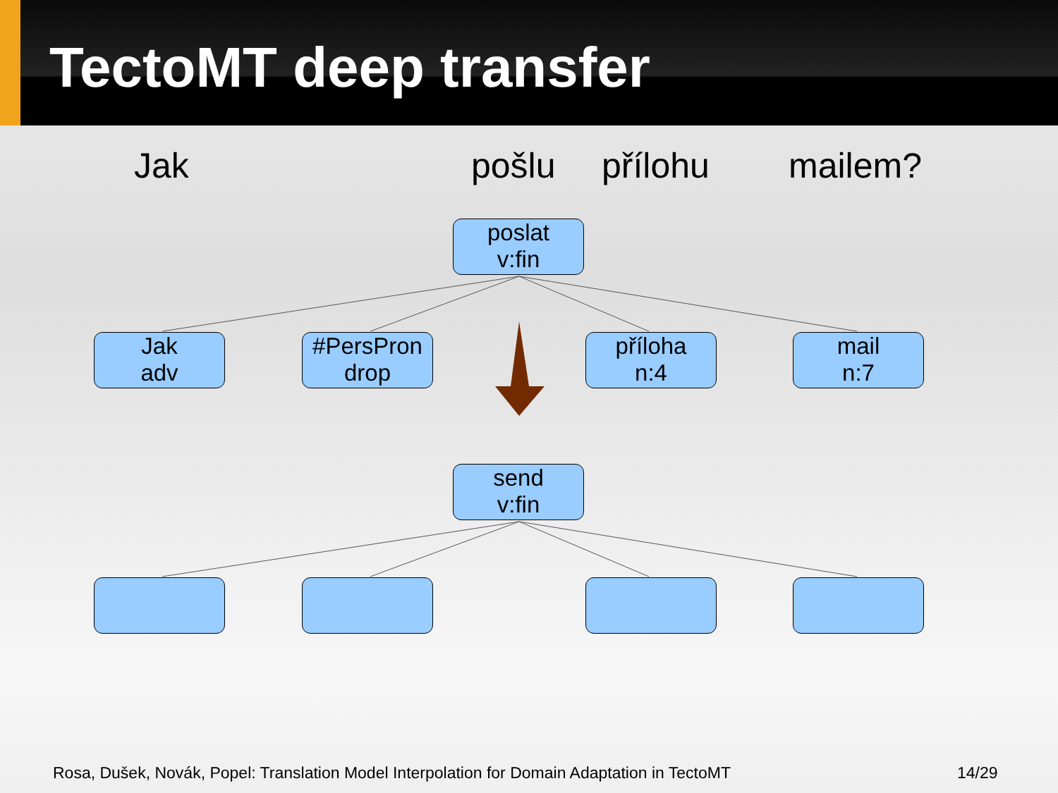TectoMT deep transfer
Jak pošlu přílohu mailem?
poslat
v:fin
Jak
adv
#PersPron
drop
příloha
n:4
mail
n:7
send
v:fin
Rosa, Dušek, Novák, Popel: Translation Model Interpolation for Domain Adaptation in TectoMT
14/29